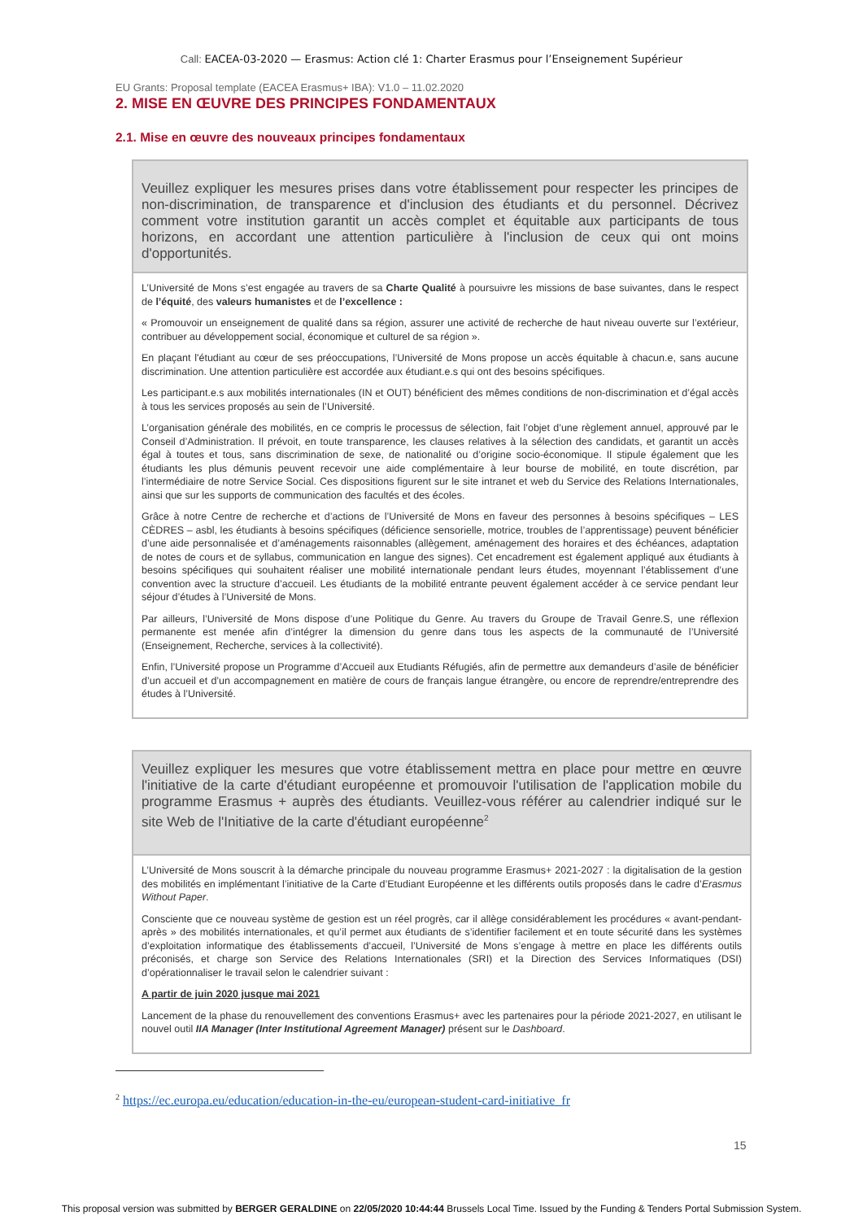Call: EACEA-03-2020 — Erasmus: Action clé 1: Charter Erasmus pour l’Enseignement Supérieur
EU Grants: Proposal template (EACEA Erasmus+ IBA): V1.0 – 11.02.2020
2. MISE EN ŒUVRE DES PRINCIPES FONDAMENTAUX
2.1. Mise en œuvre des nouveaux principes fondamentaux
Veuillez expliquer les mesures prises dans votre établissement pour respecter les principes de non-discrimination, de transparence et d'inclusion des étudiants et du personnel. Décrivez comment votre institution garantit un accès complet et équitable aux participants de tous horizons, en accordant une attention particulière à l'inclusion de ceux qui ont moins d'opportunités.
L’Université de Mons s’est engagée au travers de sa Charte Qualité à poursuivre les missions de base suivantes, dans le respect de l’équité, des valeurs humanistes et de l’excellence :
« Promouvoir un enseignement de qualité dans sa région, assurer une activité de recherche de haut niveau ouverte sur l’extérieur, contribuer au développement social, économique et culturel de sa région ».
En plaçant l'étudiant au cœur de ses préoccupations, l’Université de Mons propose un accès équitable à chacun.e, sans aucune discrimination. Une attention particulière est accordée aux étudiant.e.s qui ont des besoins spécifiques.
Les participant.e.s aux mobilités internationales (IN et OUT) bénéficient des mêmes conditions de non-discrimination et d’égal accès à tous les services proposés au sein de l’Université.
L’organisation générale des mobilités, en ce compris le processus de sélection, fait l’objet d’une règlement annuel, approuvé par le Conseil d’Administration. Il prévoit, en toute transparence, les clauses relatives à la sélection des candidats, et garantit un accès égal à toutes et tous, sans discrimination de sexe, de nationalité ou d’origine socio-économique. Il stipule également que les étudiants les plus démunis peuvent recevoir une aide complémentaire à leur bourse de mobilité, en toute discrétion, par l’intermédiaire de notre Service Social. Ces dispositions figurent sur le site intranet et web du Service des Relations Internationales, ainsi que sur les supports de communication des facultés et des écoles.
Grâce à notre Centre de recherche et d’actions de l’Université de Mons en faveur des personnes à besoins spécifiques – LES CÈDRES – asbl, les étudiants à besoins spécifiques (déficience sensorielle, motrice, troubles de l’apprentissage) peuvent bénéficier d’une aide personnalisée et d’aménagements raisonnables (allègement, aménagement des horaires et des échéances, adaptation de notes de cours et de syllabus, communication en langue des signes). Cet encadrement est également appliqué aux étudiants à besoins spécifiques qui souhaitent réaliser une mobilité internationale pendant leurs études, moyennant l’établissement d’une convention avec la structure d’accueil. Les étudiants de la mobilité entrante peuvent également accéder à ce service pendant leur séjour d’études à l’Université de Mons.
Par ailleurs, l’Université de Mons dispose d’une Politique du Genre. Au travers du Groupe de Travail Genre.S, une réflexion permanente est menée afin d’intégrer la dimension du genre dans tous les aspects de la communauté de l’Université (Enseignement, Recherche, services à la collectivité).
Enfin, l’Université propose un Programme d’Accueil aux Etudiants Réfugiés, afin de permettre aux demandeurs d’asile de bénéficier d’un accueil et d’un accompagnement en matière de cours de français langue étrangère, ou encore de reprendre/entreprendre des études à l’Université.
Veuillez expliquer les mesures que votre établissement mettra en place pour mettre en œuvre l'initiative de la carte d'étudiant européenne et promouvoir l'utilisation de l'application mobile du programme Erasmus + auprès des étudiants. Veuillez-vous référer au calendrier indiqué sur le site Web de l'Initiative de la carte d'étudiant européenne<sup>2</sup>
L’Université de Mons souscrit à la démarche principale du nouveau programme Erasmus+ 2021-2027 : la digitalisation de la gestion des mobilités en implémentant l’initiative de la Carte d’Etudiant Européenne et les différents outils proposés dans le cadre d’Erasmus Without Paper.
Consciente que ce nouveau système de gestion est un réel progrès, car il allège considérablement les procédures « avant-pendant-après » des mobilités internationales, et qu’il permet aux étudiants de s’identifier facilement et en toute sécurité dans les systèmes d’exploitation informatique des établissements d’accueil, l’Université de Mons s’engage à mettre en place les différents outils préconisés, et charge son Service des Relations Internationales (SRI) et la Direction des Services Informatiques (DSI) d’opérationnaliser le travail selon le calendrier suivant :
A partir de juin 2020 jusque mai 2021
Lancement de la phase du renouvellement des conventions Erasmus+ avec les partenaires pour la période 2021-2027, en utilisant le nouvel outil IIA Manager (Inter Institutional Agreement Manager) présent sur le Dashboard.
<sup>2</sup> https://ec.europa.eu/education/education-in-the-eu/european-student-card-initiative_fr
15
This proposal version was submitted by BERGER GERALDINE on 22/05/2020 10:44:44 Brussels Local Time. Issued by the Funding & Tenders Portal Submission System.